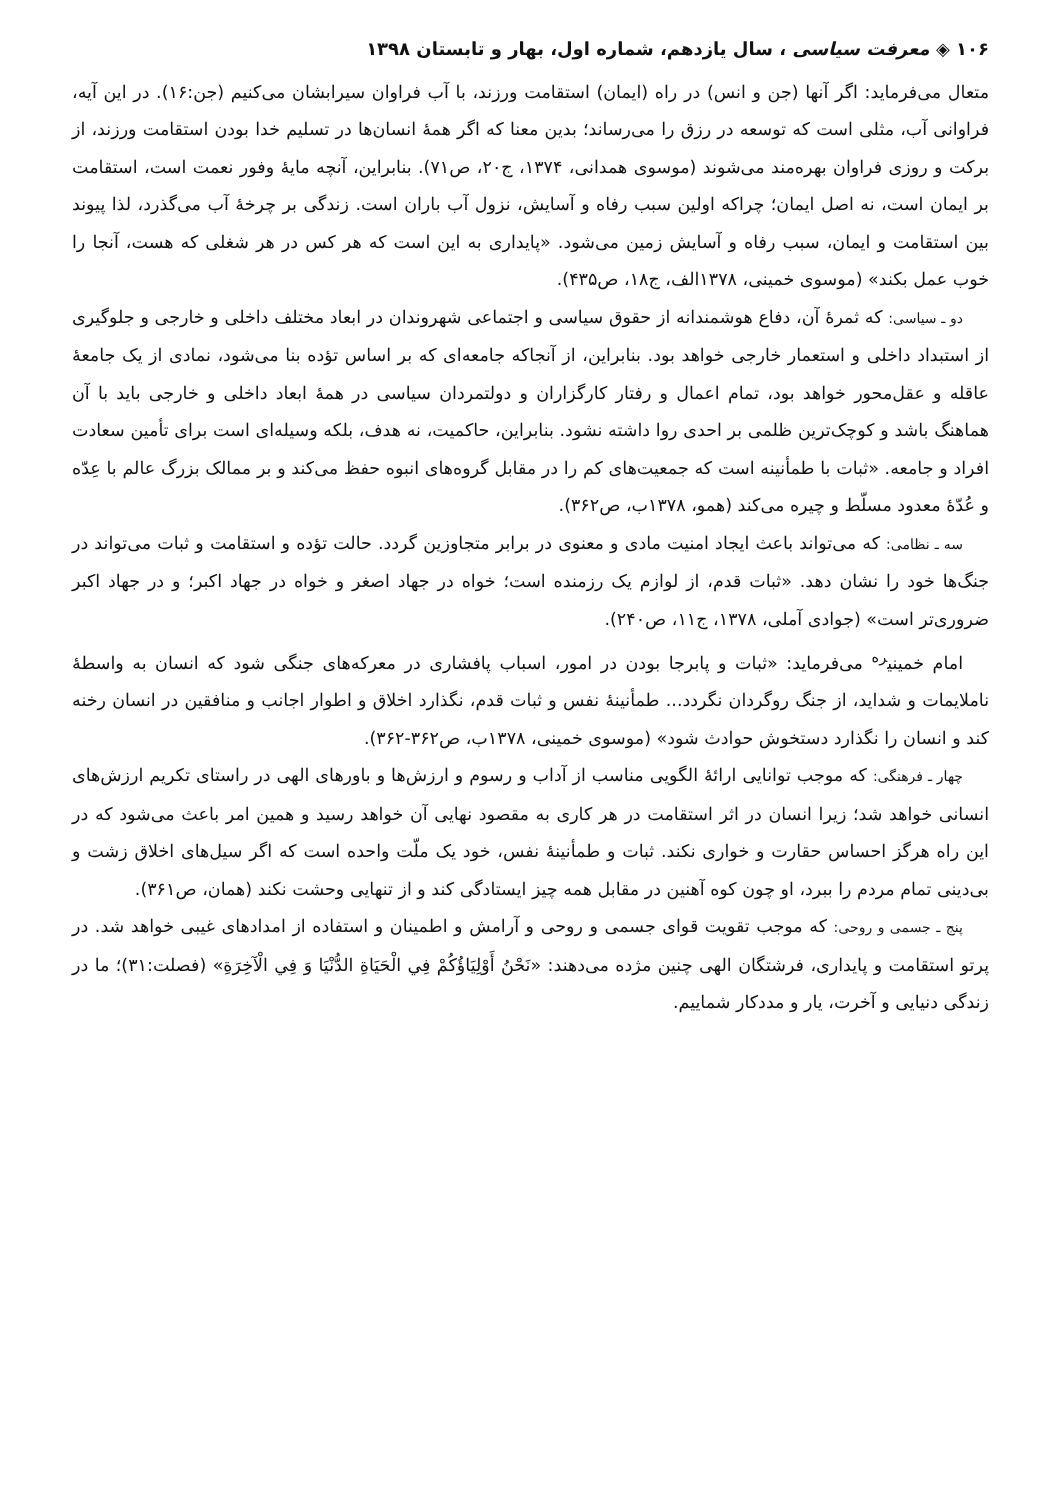۱۰۶ ◈ معرفت سیاسی ، سال یازدهم، شماره اول، بهار و تابستان ۱۳۹۸
متعال می‌فرماید: اگر آنها (جن و انس) در راه (ایمان) استقامت ورزند، با آب فراوان سیرابشان می‌کنیم (جن:۱۶). در این آیه، فراوانی آب، مثلی است که توسعه در رزق را می‌رساند؛ بدین معنا که اگر همهٔ انسان‌ها در تسلیم خدا بودن استقامت ورزند، از برکت و روزی فراوان بهره‌مند می‌شوند (موسوی همدانی، ۱۳۷۴، ج۲۰، ص۷۱). بنابراین، آنچه مایهٔ وفور نعمت است، استقامت بر ایمان است، نه اصل ایمان؛ چراکه اولین سبب رفاه و آسایش، نزول آب باران است. زندگی بر چرخهٔ آب می‌گذرد، لذا پیوند بین استقامت و ایمان، سبب رفاه و آسایش زمین می‌شود. «پایداری به این است که هر کس در هر شغلی که هست، آنجا را خوب عمل بکند» (موسوی خمینی، ۱۳۷۸الف، ج۱۸، ص۴۳۵).
دو ـ سیاسی: که ثمرهٔ آن، دفاع هوشمندانه از حقوق سیاسی و اجتماعی شهروندان در ابعاد مختلف داخلی و خارجی و جلوگیری از استبداد داخلی و استعمار خارجی خواهد بود. بنابراین، از آنجاکه جامعه‌ای که بر اساس تؤده بنا می‌شود، نمادی از یک جامعهٔ عاقله و عقل‌محور خواهد بود، تمام اعمال و رفتار کارگزاران و دولتمردان سیاسی در همهٔ ابعاد داخلی و خارجی باید با آن هماهنگ باشد و کوچک‌ترین ظلمی بر احدی روا داشته نشود. بنابراین، حاکمیت، نه هدف، بلکه وسیله‌ای است برای تأمین سعادت افراد و جامعه. «ثبات با طمأنینه است که جمعیت‌های کم را در مقابل گروه‌های انبوه حفظ می‌کند و بر ممالک بزرگ عالم با عِدّه و عُدّهٔ معدود مسلّط و چیره می‌کند (همو، ۱۳۷۸ب، ص۳۶۲).
سه ـ نظامی: که می‌تواند باعث ایجاد امنیت مادی و معنوی در برابر متجاوزین گردد. حالت تؤده و استقامت و ثبات می‌تواند در جنگ‌ها خود را نشان دهد. «ثبات قدم، از لوازم یک رزمنده است؛ خواه در جهاد اصغر و خواه در جهاد اکبر؛ و در جهاد اکبر ضروری‌تر است» (جوادی آملی، ۱۳۷۸، ج۱۱، ص۲۴۰).
امام خمینی<sup>ره</sup> می‌فرماید: «ثبات و پابرجا بودن در امور، اسباب پافشاری در معرکه‌های جنگی شود که انسان به واسطهٔ ناملایمات و شداید، از جنگ روگردان نگردد... طمأنینهٔ نفس و ثبات قدم، نگذارد اخلاق و اطوار اجانب و منافقین در انسان رخنه کند و انسان را نگذارد دستخوش حوادث شود» (موسوی خمینی، ۱۳۷۸ب، ص۳۶۲-۳۶۲).
چهار ـ فرهنگی: که موجب توانایی ارائهٔ الگویی مناسب از آداب و رسوم و ارزش‌ها و باورهای الهی در راستای تکریم ارزش‌های انسانی خواهد شد؛ زیرا انسان در اثر استقامت در هر کاری به مقصود نهایی آن خواهد رسید و همین امر باعث می‌شود که در این راه هرگز احساس حقارت و خواری نکند. ثبات و طمأنینهٔ نفس، خود یک ملّت واحده است که اگر سیل‌های اخلاق زشت و بی‌دینی تمام مردم را ببرد، او چون کوه آهنین در مقابل همه چیز ایستادگی کند و از تنهایی وحشت نکند (همان، ص۳۶۱).
پنج ـ جسمی و روحی: که موجب تقویت قوای جسمی و روحی و آرامش و اطمینان و استفاده از امدادهای غیبی خواهد شد. در پرتو استقامت و پایداری، فرشتگان الهی چنین مژده می‌دهند: «نَحْنُ أَوْلِيَاؤُكُمْ فِي الْحَيَاةِ الدُّنْيَا وَ فِي الْآخِرَةِ» (فصلت:۳۱)؛ ما در زندگی دنیایی و آخرت، یار و مددکار شماییم.